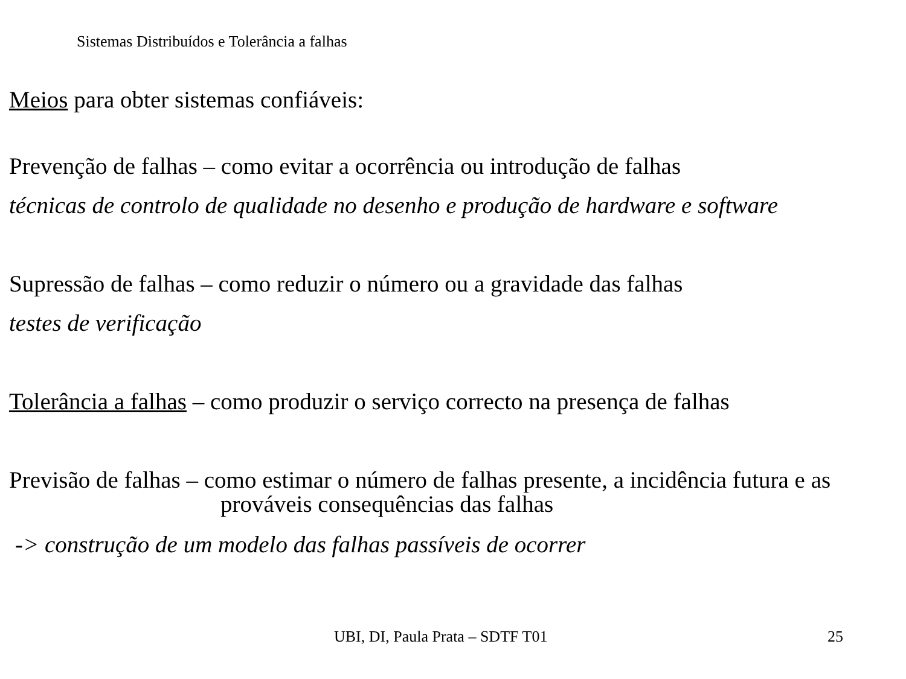Sistemas Distribuídos e Tolerância a falhas
Meios para obter sistemas confiáveis:
Prevenção de falhas – como evitar a ocorrência ou introdução de falhas
técnicas de controlo de qualidade no desenho e produção de hardware e software
Supressão de falhas – como reduzir o número ou a gravidade das falhas
testes de verificação
Tolerância a falhas – como produzir o serviço correcto na presença de falhas
Previsão de falhas – como estimar o número de falhas presente, a incidência futura e as
prováveis consequências das falhas
-> construção de um modelo das falhas passíveis de ocorrer
UBI, DI, Paula Prata – SDTF T01
25